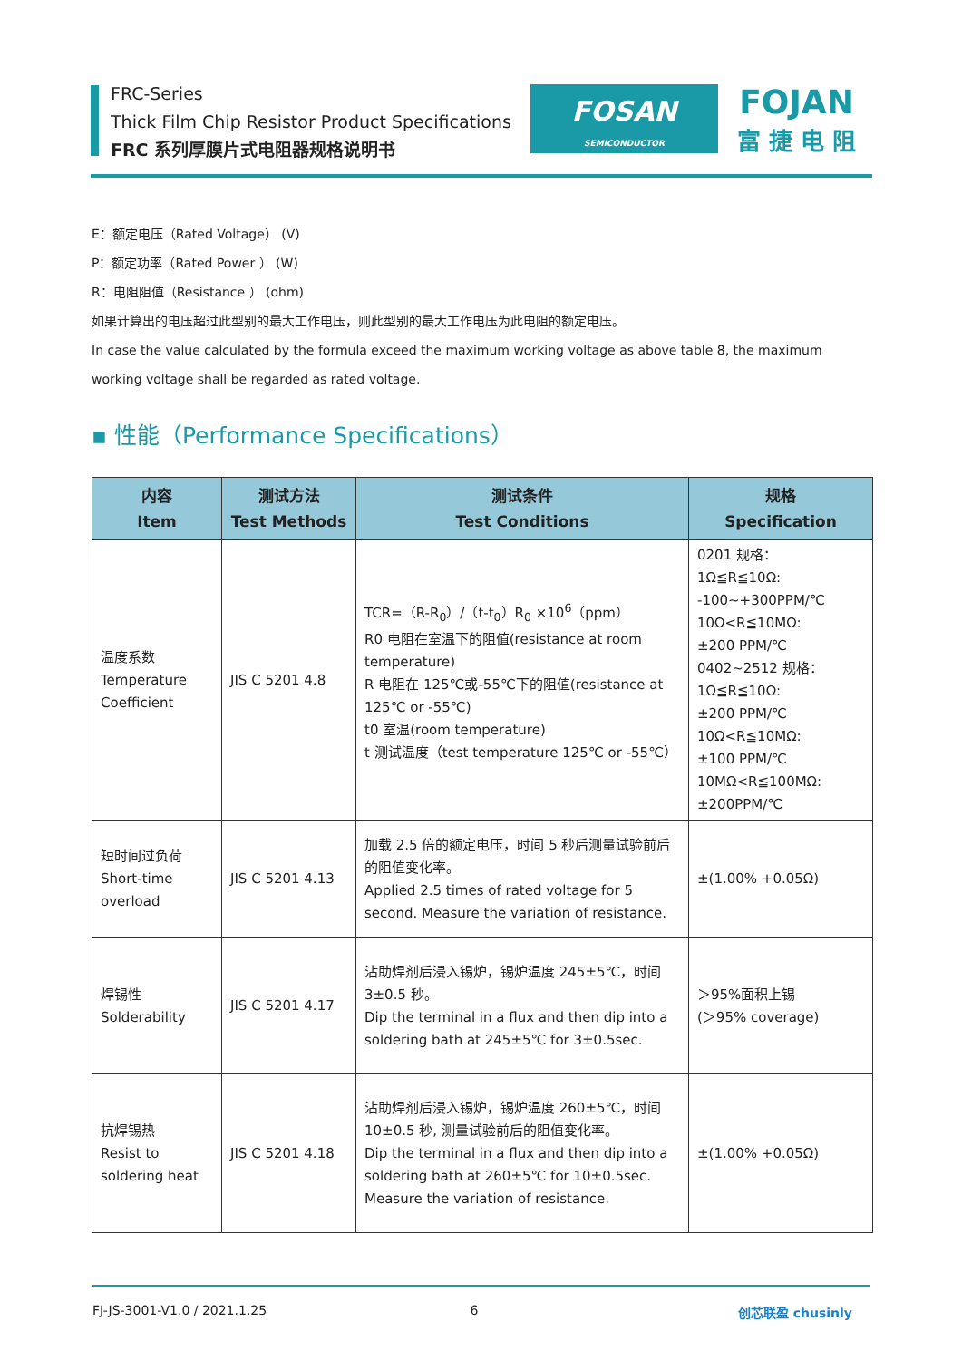FRC-Series
Thick Film Chip Resistor Product Specifications
FRC 系列厚膜片式电阻器规格说明书
FOSAN
SEMICONDUCTOR
FOJAN
富 捷 电 阻
E：额定电压（Rated Voltage） (V)
P：额定功率（Rated Power ） (W)
R：电阻阻值（Resistance ） (ohm)
如果计算出的电压超过此型别的最大工作电压，则此型别的最大工作电压为此电阻的额定电压。
In case the value calculated by the formula exceed the maximum working voltage as above table 8, the maximum working voltage shall be regarded as rated voltage.
▪ 性能（Performance Specifications）
| 内容 Item | 测试方法 Test Methods | 测试条件 Test Conditions | 规格 Specification |
| --- | --- | --- | --- |
| 温度系数 Temperature Coefficient | JIS C 5201 4.8 | TCR=（R-R<sub>0</sub>）/（t-t<sub>0</sub>）R<sub>0</sub> ×10<sup>6</sup>（ppm） R0 电阻在室温下的阻值(resistance at room temperature) R 电阻在 125℃或-55℃下的阻值(resistance at 125℃ or -55℃) t0 室温(room temperature) t 测试温度（test temperature 125℃ or -55℃） | 0201 规格： 1Ω≦R≦10Ω: -100~+300PPM/℃ 10Ω<R≦10MΩ: ±200 PPM/℃ 0402~2512 规格： 1Ω≦R≦10Ω: ±200 PPM/℃ 10Ω<R≦10MΩ: ±100 PPM/℃ 10MΩ<R≦100MΩ: ±200PPM/℃ |
| 短时间过负荷 Short-time overload | JIS C 5201 4.13 | 加载 2.5 倍的额定电压，时间 5 秒后测量试验前后的阻值变化率。 Applied 2.5 times of rated voltage for 5 second. Measure the variation of resistance. | ±(1.00% +0.05Ω) |
| 焊锡性 Solderability | JIS C 5201 4.17 | 沾助焊剂后浸入锡炉，锡炉温度 245±5℃，时间 3±0.5 秒。 Dip the terminal in a flux and then dip into a soldering bath at 245±5℃ for 3±0.5sec. | ＞95%面积上锡 (＞95% coverage) |
| 抗焊锡热 Resist to soldering heat | JIS C 5201 4.18 | 沾助焊剂后浸入锡炉，锡炉温度 260±5℃，时间 10±0.5 秒, 测量试验前后的阻值变化率。 Dip the terminal in a flux and then dip into a soldering bath at 260±5℃ for 10±0.5sec. Measure the variation of resistance. | ±(1.00% +0.05Ω) |
FJ-JS-3001-V1.0 / 2021.1.25 6 创芯联盈 chusinly